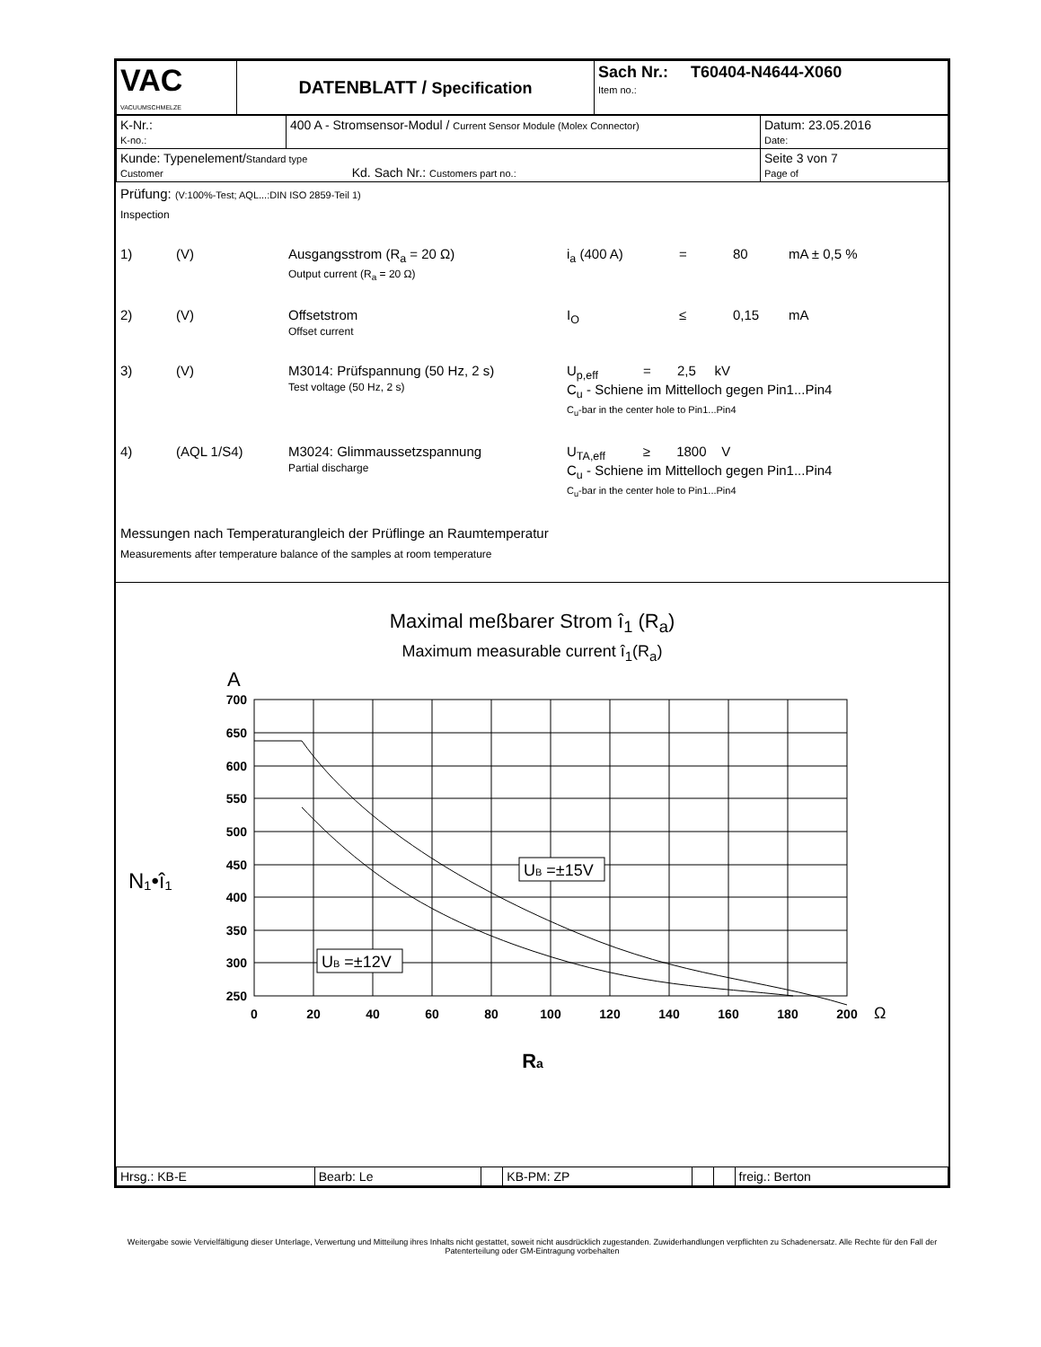| VAC VACUUMSCHMELZE | DATENBLATT / Specification | Sach Nr.: T60404-N4644-X060 Item no.: |
| K-Nr.: K-no.: | 400 A - Stromsensor-Modul / Current Sensor Module (Molex Connector) | Datum: 23.05.2016 Date: |
| Kunde: Typenelement/ Standard type Customer Kd. Sach Nr.: Customers part no.: | | Seite 3 von 7 Page of |
Prüfung: (V:100%-Test; AQL...:DIN ISO 2859-Teil 1)
Inspection
1) (V) Ausgangsstrom (R<sub>a</sub> = 20 Ω)
Output current (R<sub>a</sub> = 20 Ω)
i<sub>a</sub> (400 A) = 80 mA ± 0,5 %
2) (V) Offsetstrom
Offset current
I<sub>O</sub> ≤ 0,15 mA
3) (V) M3014: Prüfspannung (50 Hz, 2 s)
Test voltage (50 Hz, 2 s)
U<sub>p,eff</sub> = 2,5 kV
C<sub>u</sub> - Schiene im Mittelloch gegen Pin1...Pin4
C<sub>u</sub>-bar in the center hole to Pin1...Pin4
4) (AQL 1/S4) M3024: Glimmaussetzspannung
Partial discharge
U<sub>TA,eff</sub> ≥ 1800 V
C<sub>u</sub> - Schiene im Mittelloch gegen Pin1...Pin4
C<sub>u</sub>-bar in the center hole to Pin1...Pin4
Messungen nach Temperaturangleich der Prüflinge an Raumtemperatur
Measurements after temperature balance of the samples at room temperature
Maximal meßbarer Strom î<sub>1</sub> (R<sub>a</sub>)
Maximum measurable current î<sub>1</sub>(R<sub>a</sub>)
A
N₁•î₁
700
650
600
550
500
450
400
350
300
250
0
20
40
60
80
100
120
140
160
180
200
Ω
UB =±15V
UB =±12V
Ra
| Hrsg.: KB-E | Bearb: Le | | KB-PM: ZP | | | freig.: Berton |
Weitergabe sowie Vervielfältigung dieser Unterlage, Verwertung und Mitteilung ihres Inhalts nicht gestattet, soweit nicht ausdrücklich zugestanden. Zuwiderhandlungen verpflichten zu Schadenersatz. Alle Rechte für den Fall der Patenterteilung oder GM-Eintragung vorbehalten